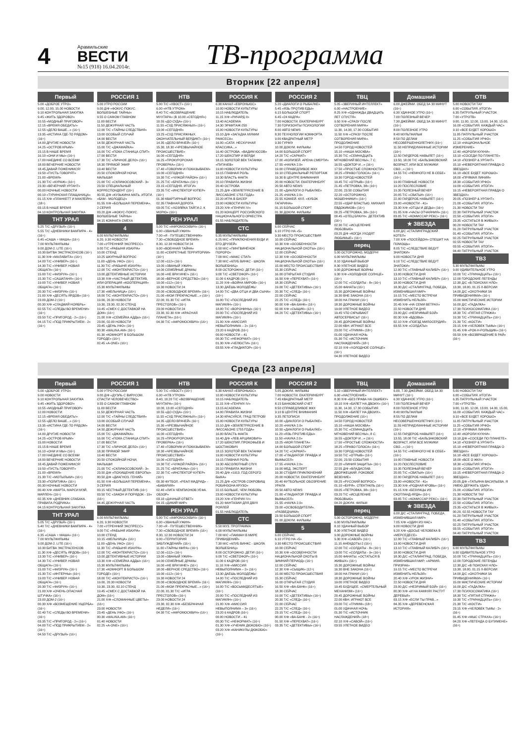4
Арамильские
ВЕСТИ
№15 (918) 16.04.2014г.
ТВ-программа
Вторник [22 апреля]
Первый
5.00 «ДОБРОЕ УТРО»
9.00, 12.00, 15.00 НОВОСТИ
9.10 КОНТРОЛЬНАЯ ЗАКУПКА
9.45 «ЖИТЬ ЗДОРОВО!»
10.55 «МОДНЫЙ ПРИГОВОР»
12.15 «ВРЕМЯ ОБЕДАТЬ!»
12.55 «ДЕЛО ВАШЕ...» (16+)
13.35 «ИСТИНА ГДЕ-ТО РЯДОМ» (16+)
14.00 ДРУГИЕ НОВОСТИ
14.25 «ОСТРОВ КРЫМ»
15.15 В НАШЕ ВРЕМЯ
16.10 «ОНИ И МЫ» (16+)
17.00 НАЕДИНЕ СО ВСЕМИ
18.00 ВЕЧЕРНИЕ НОВОСТИ
18.45 ДАВАЙ ПОЖЕНИМСЯ!
19.50 «ПУСТЬ ГОВОРЯТ»
21.00 «ВРЕМЯ»
21.30 Т/С «КУРАЖ» (16+)
23.30 «ВЕЧЕРНИЙ УРГАНТ»
00.00 НОЧНЫЕ НОВОСТИ
00.10 «ТУРИНСКАЯ ПЛАЩАНИЦА»
01.15 Х/Ф «ПЛАНКЕТТ И МАКЛЕЙН» (18+)
03.15 В НАШЕ ВРЕМЯ
04.10 КОНТРОЛЬНАЯ ЗАКУПКА
ТНТ УРАЛ
5.25 Т/С «ДРУЗЬЯ» (16+)
5.55 Т/С «ДНЕВНИКИ ВАМПИРА - 4» (16+)
6.45 «САША + МАША» (16+)
7.00 МУЛЬТФИЛЬМЫ
9.00 ДОМ-2. LITE (16+)
10.30 БИТВА ЭКСТРАСЕНСОВ (16+)
11.30 Х/Ф «МАЛАВИТА» (16+)
14.00 Т/С «УНИВЕР» (16+)
14.30 Т/С «УНИВЕР. НОВАЯ ОБЩАГА» (16+)
15.00 Т/С «ФИЗРУК» (16+)
15.30 Т/С «САШАТАНЯ» (16+)
19.00 Т/С «УНИВЕР. НОВАЯ ОБЩАГА» (16+)
20.30 Т/С «ФИЗРУК» (16+)
21.00 Х/Ф «ДЕСЯТЬ ЯРДОВ» (16+)
23.00 ДОМ-2 (16+)
00.30 Х/Ф «СЛАДКИЙ НОЯБРЬ»
02.55 Т/С «СЛЕДЫ ВО ВРЕМЕНИ» (16+)
03.50 Т/С «ПРИГОРОД - 2» (16+)
04.15 Т/С «ПОД ПРИКРЫТИЕМ - 2» (16+)
РОССИЯ 1
5.00 УТРО РОССИИ
9.00 Д/Ф «ФОКУС-ПОКУС. ВОЛШЕБНЫЕ ТАЙНЫ»
9.55 О САМОМ ГЛАВНОМ
11.00 ВЕСТИ
11.50 ДЕЖУРНАЯ ЧАСТЬ
12.00 Т/С «ТАЙНЫ СЛЕДСТВИЯ»
13.00 ОСОБЫЙ СЛУЧАЙ
14.00 ВЕСТИ
14.50 ДЕЖУРНАЯ ЧАСТЬ
15.00 Т/С «ДЖАМАЙКА»
16.00 Т/С «ПОКА СТАНИЦА СПИТ»
17.00 ВЕСТИ
17.30 Т/С «ЛИЧНОЕ ДЕЛО» (16+)
18.30 ПРЯМОЙ ЭФИР
19.40 ВЕСТИ
20.50 СПОКОЙНОЙ НОЧИ, МАЛЫШИ!
21.00 Т/С «СКЛИФОСОВСКИЙ - 3»
23.50 СПЕЦИАЛЬНЫЙ КОРРЕСПОНДЕНТ (16+)
00.55 Д/Ф «КУЗЬКИНА МАТЬ. ИТОГИ. «БАМ - МОЛОДЕЦ!»
01.55 Х/Ф «БОЛЬШАЯ ПЕРЕМЕНА», 2 СЕРИЯ
03.20 Д/Ф «ФОКУС-ПОКУС. ВОЛШЕБНЫЕ ТАЙНЫ»
04.15 КОМНАТА СМЕХА
4
6.00 МУЛЬТФИЛЬМЫ
6.20, 9.30 НОВОСТИ
7.00 «УТРЕННИЙ ЭКСПРЕСС»
9.00 Т/С «РАБЫНЯ ИЗАУРА»
10.00 СТЕНД
10.25 ШКУРНЫЙ ВОПРОС
11.00 «ДЕНЬ УФО» (16+)
11.30 Т/С «РАБЫНЯ ИЗАУРА»
12.00 Т/С «МОНТЕКРИСТО» (16+)
13.00 ДЕТЕКТИВНЫЕ ИСТОРИИ
13.30 Х/Ф «ЧАСТНЫЙ ДЕТЕКТИВ, ИЛИ ОПЕРАЦИЯ «КООПЕРАЦИЯ»
15.30 МУЛЬТФИЛЬМЫ
17.30 «МЕЛЬНИЦА» (16+)
18.00 Т/С «МОНТЕКРИСТО» (16+)
19.00, 20.30 НОВОСТИ
19.30, 23.30, 02.30 СТЕНД
19.45 «СМЕХ С ДОСТАВКОЙ НА ДОМ» (16+)
21.00 Х/Ф «СЕМЕЙКА АДДЫ» (16+)
23.00, 02.00 НОВОСТИ
23.45 «ДЕНЬ УФО» (16+)
00.30 «MALINA.AM» (16+)
01.30 «КОМФОРТ В БОЛЬШОМ ГОРОДЕ» (16+)
02.45 «A-ONE» (16+)
НТВ
5.00 Т/С «ХВОСТ» (16+)
6.00 «НТВ УТРОМ»
8.40 Т/С «ВОЗВРАЩЕНИЕ МУХТАРА» (В 10.00 «СЕГОДНЯ»)
10.55 «ДО СУДА» (16+)
11.55 «СУД ПРИСЯЖНЫХ» (16+)
13.00 «СЕГОДНЯ»
13.25 «СУД ПРИСЯЖНЫХ. ОКОНЧАТЕЛЬНЫЙ ВЕРДИКТ» (16+)
14.35 «ДЕЛО ВРАЧЕЙ» (16+)
15.30, 18.30 «ЧРЕЗВЫЧАЙНОЕ ПРОИСШЕСТВИЕ»
16.00 «СЕГОДНЯ»
16.25 «ПРОКУРОРСКАЯ ПРОВЕРКА» (16+)
17.40 «ГОВОРИМ И ПОКАЗЫВАЕМ»
19.00 «СЕГОДНЯ»
19.30 Т/С «ЧУЖОЙ РАЙОН» (16+)
21.25 Т/С «БРАТАНЫ» (16+)
23.15 «СЕГОДНЯ. ИТОГИ»
23.35 Т/С «ИНСПЕКТОР КУПЕР» (16+)
01.30 КВАРТИРНЫЙ ВОПРОС
02.35 ГЛАВНАЯ ДОРОГА
03.05 Т/С «ХОЗЯЙКА ТАЙГИ-2. К МОРЮ» (16+)
РЕН УРАЛ
5.00 Т/С «АФРОМОСКВИЧ» (16+)
6.00 «ЗВАНЫЙ УЖИН»
7.00 «Я - ПУТЕШЕСТВЕННИК»
7.30 «СВОБОДНОЕ ВРЕМЯ»
8.30, 12.30 НОВОСТИ 24
9.00 «ВОЕННАЯ ТАЙНА»
11.00 «СЕКРЕТНЫЕ ТЕРРИТОРИИ» (16+)
12.00 «112» (16+)
13.00 «ЗВАНЫЙ УЖИН»
14.00 СЕМЕЙНЫЕ ДРАМЫ
16.00 «НЕ ВРИ МНЕ!» (16+)
18.00 «ВЕРНОЕ СРЕДСТВО» (16+)
19.00 «112» (16+)
19.30 НОВОСТИ 24
20.00 «СВОБОДНОЕ ВРЕМЯ» (16+)
21.00 «МОИ ПРЕКРАСНЫЕ...» (16+)
22.00, 01.30 Т/С «ИГРА ПРЕСТОЛОВ» (16+)
23.00 НОВОСТИ 24
23.30, 02.30 Х/Ф «КРАСНАЯ ПЛАНЕТА» (16+)
04.30 Т/С «АФРОМОСКВИЧ» (16+)
РОССИЯ К
6.30 КАНАЛ «ЕВРОНЬЮС»
10.00 НОВОСТИ КУЛЬТУРЫ
10.15 НАБЛЮДАТЕЛЬ
11.15 Х/Ф «РИЧАРД II»
13.40 ACADEMIA
14.30 ЭРМИТАЖ-250
15.00 НОВОСТИ КУЛЬТУРЫ
15.10 Д/Ф «ЗАГАДКА МУМИИ РАМСЕСА»
16.00 «САТИ. НЕСКУЧНАЯ КЛАССИКА...»
16.40 ОСТРОВА. «ВАДИМ ЮСОВ»
17.20 ШЕКСПИР И ВЕРДИ
18.15 ЗОЛОТОЙ ВЕК ТАГАНКИ. «ПУГАЧЕВ»
19.00 НОВОСТИ КУЛЬТУРЫ
19.15 ГЛАВНАЯ РОЛЬ
19.30 ВЛАСТЬ ФАКТА
20.10 ПРАВИЛА ЖИЗНИ
20.40 ОСТРОВА
21.25 Д/Ф «ЗЕМЛЕТРЯСЕНИЕ В ЛИССАБОНЕ 1755 ГОДА»
22.20 ИГРА В БИСЕР
23.00 НОВОСТИ КУЛЬТУРЫ
23.20 Х/Ф «ГЕНРИХ IV»
01.20 КОНЦЕРТ РОССИЙСКОГО НАЦИОНАЛЬНОГО ОРКЕСТРА
01.55 НАБЛЮДАТЕЛЬ
СТС
5.35 МУЛЬТФИЛЬМЫ
6.25 М/С «ПРИКЛЮЧЕНИЯ ВУДИ И ЕГО ДРУЗЕЙ»
6.50 М/С «ПИНГВИНЁНОК ПОРОРО»
7.00 М/С «МАКС СТИЛ»
7.30 М/С «КЛУБ ВИНКС - ШКОЛА ВОЛШЕБНИЦ»
8.00 ОСТОРОЖНО: ДЕТИ! (16+)
9.00 Т/С «СВЕТОФОР» (16+)
11.00 6 КАДРОВ (16+)
11.20 Х/Ф «ВОЙНА МИРОВ» (16+)
13.30 ДАЁШЬ МОЛОДЁЖЬ!
14.00 Т/С «ДВА ОТЦА И ДВА СЫНА» (16+)
16.00 Т/С «ПОСЛЕДНИЙ ИЗ МАГИКЯН» (16+)
18.00 Т/С «ВОРОНИНЫ» (16+)
20.00 Т/С «ПОСЛЕДНИЙ ИЗ МАГИКЯН» (16+)
21.00 Х/Ф «МИССИЯ НЕВЫПОЛНИМА – 2» (16+)
23.20 6 КАДРОВ (16+)
00.00 НОВОСТИ – 41
00.30 Т/С «НЕФОРМАТ» (16+)
01.30 Х/Ф «ЧЕЛЮСТИ» (16+)
03.55 Х/Ф «ГЛАДИАТОР» (16+)
РОССИЯ 2
5.20 «ДИАЛОГИ О РЫБАЛКЕ»
5.45 «ЯЗЬ ПРОТИВ ЕДЫ»
6.15 БОЛЬШОЙ СПОРТ
6.45 «24 КАДРА»
7.00 НОВОСТИ. ЕКАТЕРИНБУРГ
7.30 ГОРИЗОНТЫ ПСИХОЛОГИИ
8.00 АВТО NEWS
8.30 ТЕХНОЛОГИИ КОМФОРТА
9.00 КВАДРАТНЫЙ МЕТР
9.30 ГУРМЭ
10.00 ДОКУМ. ФИЛЬМЫ
14.00 БОЛЬШОЙ СПОРТ
14.20 Т/С «САРМАТ»
17.00 «КОЛИЗЕЙ. АРЕНА СМЕРТИ»
17.55 «НАУКА 2.0»
19.00 СПРАВЕДЛИВОЕ ЖКХ
19.10 СПЕЦИАЛЬНЫЙ РЕПОРТАЖ
19.30 В ЦЕНТРЕ ВНИМАНИЯ
20.00 НОВОСТИ. ЕКАТЕРИНБУРГ
20.50 АВТО NEWS
21.00 «ДИАЛОГИ О РЫБАЛКЕ»
21.25 «НАУКА 2.0»
22.55 ХОККЕЙ. КХЛ. «КУБОК ГАГАРИНА»
01.15 БОЛЬШОЙ СПОРТ
01.30 ДОКУМ. ФИЛЬМЫ
5
6.00 СЕЙЧАС
6.10 УТРО НА «5»
9.30 МЕСТО ПРОИСШЕСТВИЯ
10.00 СЕЙЧАС
10.30 Х/Ф «ОСОБЕННОСТИ НАЦИОНАЛЬНОЙ ОХОТЫ» (16+)
12.00 СЕЙЧАС
12.30 Х/Ф «ОСОБЕННОСТИ НАЦИОНАЛЬНОЙ ОХОТЫ» (16+)
15.00 МЕСТО ПРОИСШЕСТВИЯ
15.30 СЕЙЧАС
16.00 ОТКРЫТАЯ СТУДИЯ
16.50 Х/Ф «ПЕРЕХВАТ» (16+)
18.30 СЕЙЧАС
19.00 Т/С «ДЕТЕКТИВЫ» (16+)
20.30 Т/С «СЛЕД» (16+)
22.00 СЕЙЧАС
22.25 Т/С «СЛЕД» (16+)
00.00 Х/Ф «ВА-БАНК» (16+)
02.00 Х/Ф «СЫЩИК» (12+)
04.20 Т/С «ДЕТЕКТИВЫ» (16+)
ТВЦ
5.05 «ЗВЕРИНЫЙ ИНТЕЛЛЕКТ»
6.00 «НАСТРОЕНИЕ»
8.25 Х/Ф «ОДНАЖДЫ ДВАДЦАТЬ ЛЕТ СПУСТЯ»
9.50 Х/Ф «СРАЗУ ПОСЛЕ СОТВОРЕНИЯ МИРА»
11.30, 14.30, 17.30 СОБЫТИЯ
11.50 Х/Ф «СРАЗУ ПОСЛЕ СОТВОРЕНИЯ МИРА». ПРОДОЛЖЕНИЕ
14.50 ГОРОД НОВОСТЕЙ
15.10 «НАША МОСКВА»
15.30 Т/С «СЕМНАДЦАТЬ МГНОВЕНИЙ ВЕСНЫ», 7 С.
16.55 «ДОКТОР И...» (16+)
17.50 «ПРОСТЫЕ СЛОЖНОСТИ»
18.25 «ПРАВО ГОЛОСА» (16+)
19.30 ГОРОД НОВОСТЕЙ
19.45 Т/С «ОТРЫВ» (16+)
21.45 «ПЕТРОВКА, 38» (16+)
22.00, 23.50 СОБЫТИЯ
22.20 «ОСТОРОЖНО, МОШЕННИКИ!» (16+)
22.55 «УДАР ВЛАСТЬЮ. МИХАИЛ ЕВДОКИМОВ» (16+)
00.25 «ПЕТРОВКА, 38» (16+)
00.45 «ОТЕЦ БРАУН». ДЕТЕКТИВ (16+)
02.30 Т/С «ИСЦЕЛЕНИЕ ЛЮБОВЬЮ»
03.25 Д/Ф «КОГДА УХОДЯТ ЛЮБИМЫЕ» (16+)
перец
5.00 ОСТОРОЖНО, МОДЕРН!
6.00 МУЛЬТФИЛЬМЫ
8.10 УДАЧНЫЙ ВЫБОР
8.30 УЛЕТНОЕ ВИДЕО
9.00 ДОРОЖНЫЕ ВОЙНЫ
9.30 Х/Ф «ХОЛОДНОЕ СОЛНЦЕ» (16+)
12.00 Т/С «СОЛДАТЫ - 8» (16+)
15.00 ФАНАТЫ (16+)
15.30 ДОРОЖНЫЕ ВОЙНЫ
16.30 ВНЕ ЗАКОНА (16+)
18.00 НА ГРАНИ! (16+)
18.30 ДОРОЖНЫЕ ВОЙНЫ
19.00 УЛЕТНОЕ ВИДЕО
19.45 ЧТО СКРЫВАЮТ АВТОСЕРВИСЫ? (16+)
20.45 ДОРОЖНЫЕ ВОЙНЫ
22.00 КВН. ИГРАЮТ ВСЕ
23.00 Т/С «ГРИММ» (18+)
01.00 УДАЧНАЯ НОЧЬ
01.30 Т/С «ИСТОЧНИК НАСЛАЖДЕНИЙ» (18+)
02.10 Х/Ф «ХОЛОДНОЕ СОЛНЦЕ» (16+)
04.30 УЛЕТНОЕ ВИДЕО
Домашний
6.00 ДЖЕЙМИ. ОБЕД ЗА 30 МИНУТ (16+)
6.30 УДАЧНОЕ УТРО (16+)
7.00 ПОЛЕЗНЫЙ ВЕЧЕР
7.30 ДЖЕЙМИ. ОБЕД ЗА 30 МИНУТ (16+)
8.00 ПОЛЕЗНОЕ УТРО
8.40 МУЛЬТФИЛЬМ
8.50 ПО ДЕЛАМ НЕСОВЕРШЕННОЛЕТНИХ (16+)
11.50 НЕПРИДУМАННЫЕ ИСТОРИИ (16+)
12.50 ГАРДЕРОБ НАВЫЛЕТ (16+)
13.50, 18.00 Т/С «БАЛЬЗАКОВСКИЙ ВОЗРАСТ, ИЛИ ВСЕ МУЖИКИ СВО...» (16+)
14.55 Т/С «НЕМНОГО НЕ В СЕБЕ» (16+)
19.00 ГЛАВНЫЕ НОВОСТИ
19.20 ПОСЛЕСЛОВИЕ
19.35 ПОЛЕЗНЫЙ ВЕЧЕР
20.05 Т/С «СВАТЬИ» (16+)
22.00 ГАРДЕРОБ НАВЫЛЕТ (16+)
23.00 «НОВОСТИ - 41»
23.30 Х/Ф «ОТЦЫ И ДЕДЫ» (16+)
01.05 Х/Ф «ЧАСЫ ОТЧАЯНИЯ» (16+)
03.05 Т/С «КОМИССАР РЕКС» (16+)
★ ЗВЕЗДА
6.00 Д/С «СТАЛИНГРАДСКИЙ КОТЕЛ»
7.00 Х/Ф «ПОСЕЙДОН» СПЕШИТ НА ПОМОЩЬ»
8.05 Т/С «СЛЕДСТВИЕ ВЕДУТ ЗНАТОКИ»
9.00 НОВОСТИ ДНЯ
9.10 Т/С «СЛЕДСТВИЕ ВЕДУТ ЗНАТОКИ»
12.00 Т/С «ГЛАВНЫЙ КАЛИБР» (16+)
13.00 НОВОСТИ ДНЯ
13.10 Т/С «ГЛАВНЫЙ КАЛИБР» (16+)
18.00 НОВОСТИ ДНЯ
18.30 Д/С «СТАЛИНГРАД. ПОБЕДА, ИЗМЕНИВШАЯ МИР»
19.15 Т/С «МЕСТО ВСТРЕЧИ ИЗМЕНИТЬ НЕЛЬЗЯ»
20.45 Х/Ф «НА СЕМИ ВЕТРАХ»
22.50 НОВОСТИ ДНЯ
23.00 Д/С «НЕЗРИМЫЙ БОЙ»
00.30 Х/Ф «ВДОВЫ»
02.10 Х/Ф «ПОЕЗД МИЛОСЕРДИЯ»
03.55 Х/Ф «СОЛДАТЫ»
ОТВ
5.00 НОВОСТИ ТАУ
6.00 «СОБЫТИЯ. ИТОГИ»
6.35 ПАТРУЛЬНЫЙ УЧАСТОК
7.00 «УТРОТВ»
9.00, 11.00, 12.00, 13.00, 14.00, 15.00, 16.00 «СОБЫТИЯ. КАЖДЫЙ ЧАС»
9.10 «ВСЕ БУДЕТ ХОРОШО»
11.05 ПАТРУЛЬНЫЙ УЧАСТОК
11.25 «СОБЫТИЯ УРФО»
12.10 «НАЦИОНАЛЬНОЕ ИЗМЕРЕНИЕ»
12.40 «КОРОЛИ КУХНИ»
13.10 «СОСЕДИ ПО ПЛАНЕТЕ»
14.10 «ПОЗНЕР & УРГАНТ»
15.10 «НЕВЕРОЯТНАЯ ПРАВДА О ЗВЕЗДАХ»
16.10 «ВСЕ БУДЕТ ХОРОШО»
18.00 «ПРЯМАЯ ЛИНИЯ»
18.30 «СОБЫТИЯ УРФО»
19.00 «СОБЫТИЯ. ИТОГИ»
19.15 «НЕВЕРОЯТНАЯ ПРАВДА О ЗВЕЗДАХ»
20.05 «ПОЗНЕР & УРГАНТ»
21.00 «СОБЫТИЯ. ИТОГИ»
21.30 НОВОСТИ ТАУ
22.30 ПАТРУЛЬНЫЙ УЧАСТОК
22.50 «СОБЫТИЯ. ИТОГИ»
23.35 «ОСТАТЬСЯ В ЖИВЫХ»
00.20 НОВОСТИ ТАУ
01.20 ПАТРУЛЬНЫЙ УЧАСТОК
01.40 «СОБЫТИЯ. ИТОГИ»
02.25 ПАТРУЛЬНЫЙ УЧАСТОК
02.55 НОВОСТИ ТАУ
03.55 «СОБЫТИЯ. ИТОГИ»
04.40 ПАТРУЛЬНЫЙ УЧАСТОК
ТВ3
5.30 МУЛЬТФИЛЬМЫ
9.00 УДИВИТЕЛЬНОЕ УТРО
10.00 Т/С «ТРИНАДЦАТЬ» (16+)
12.00 ГОРОДСКИЕ ЛЕГЕНДЫ
12.30 Д/С «В ПОИСКАХ НЛО»
13.30, 18.00, 01.15 Х-ВЕРСИИ
14.00 Д/С «ОХОТНИКИ ЗА ПРИВИДЕНИЯМИ» (16+)
15.00 МИСТИЧЕСКИЕ ИСТОРИИ
16.00 Д/С «ГАДАЛКА»
17.30 ПСИХОСОМАТИКА (16+)
18.30 Т/С «ПЯТАЯ СТРАЖА»
19.30 Т/С «ТРИНАДЦАТЬ» (16+)
21.30 Т/С «КОСТИ»
23.15 Х/Ф «ЧЕЛОВЕК ТЬМЫ» (16+)
01.45 Х/Ф «РОК-Н-РОЛЬЩИК» (16+)
03.50 Х/Ф «ВОЗВРАЩЕНИЕ В РАЙ» (16+)
Среда [23 апреля]
Первый
5.00 «ДОБРОЕ УТРО»
9.00 НОВОСТИ
9.10 КОНТРОЛЬНАЯ ЗАКУПКА
9.45 «ЖИТЬ ЗДОРОВО!»
10.55 «МОДНЫЙ ПРИГОВОР»
12.00 НОВОСТИ
12.15 «ВРЕМЯ ОБЕДАТЬ!»
12.55 «ДЕЛО ВАШЕ...» (16+)
13.35 «ИСТИНА ГДЕ-ТО РЯДОМ» (16+)
14.00 ДРУГИЕ НОВОСТИ
14.25 «ОСТРОВ КРЫМ»
15.00 НОВОСТИ
15.15 В НАШЕ ВРЕМЯ
16.10 «ОНИ И МЫ» (16+)
17.00 НАЕДИНЕ СО ВСЕМИ
18.00 ВЕЧЕРНИЕ НОВОСТИ
18.45 ДАВАЙ ПОЖЕНИМСЯ!
19.50 «ПУСТЬ ГОВОРЯТ»
21.00 «ВРЕМЯ»
21.30 Т/С «МОТЫЛЬКИ» (16+)
23.30 «ПОЛИТИКА» (16+)
00.30 НОЧНЫЕ НОВОСТИ
00.40 Х/Ф «МАРТА, МАРСИ МЭЙ, МАРЛЕН» (16+)
02.35 Х/Ф «ДНЕВНИК СЛАБАКА. ПРАВИЛА РОДРИКА»
04.15 КОНТРОЛЬНАЯ ЗАКУПКА
ТНТ УРАЛ
5.05 Т/С «ДРУЗЬЯ» (16+)
5.40 Т/С «ДНЕВНИКИ ВАМПИРА - 4» (16+)
6.35 «САША + МАША» (16+)
7.00 МУЛЬТФИЛЬМЫ
9.00 ДОМ-2. LITE (16+)
10.30 БИТВА ЭКСТРАСЕНСОВ
11.30 Х/Ф «ДЕСЯТЬ ЯРДОВ» (16+)
13.30 Т/С «УНИВЕР» (16+)
14.30 Т/С «УНИВЕР. НОВАЯ ОБЩАГА» (16+)
15.00 Т/С «ФИЗРУК» (16+)
15.30 Т/С «ИНТЕРНЫ» (16+)
19.00 Т/С «УНИВЕР. НОВАЯ ОБЩАГА» (16+)
20.30 Т/С «ФИЗРУК» (16+)
21.00 Х/Ф «ОЧЕНЬ ОПАСНАЯ ШТУЧКА» (16+)
23.00 ДОМ-2 (16+)
00.30 Х/Ф «ВОЗМЕЩЕНИЕ УЩЕРБА» (16+)
02.40 Т/С «СЛЕДЫ ВО ВРЕМЕНИ» (16+)
03.35 Т/С «ПРИГОРОД - 2» (16+)
04.00 Т/С «ПОД ПРИКРЫТИЕМ - 2» (16+)
04.50 Т/С «ДРУЗЬЯ» (16+)
РОССИЯ 1
5.00 УТРО РОССИИ
9.00 Д/Ф «ДУЭЛЬ С ВИРУСОМ. СПАСТИ ЧЕЛОВЕЧЕСТВО»
9.55 О САМОМ ГЛАВНОМ
11.00 ВЕСТИ
11.50 ДЕЖУРНАЯ ЧАСТЬ
12.00 Т/С «ТАЙНЫ СЛЕДСТВИЯ»
13.00 ОСОБЫЙ СЛУЧАЙ
14.00 ВЕСТИ
14.50 ДЕЖУРНАЯ ЧАСТЬ
15.00 Т/С «ДЖАМАЙКА»
16.00 Т/С «ПОКА СТАНИЦА СПИТ»
17.00 ВЕСТИ
17.30 Т/С «ЛИЧНОЕ ДЕЛО» (16+)
18.30 ПРЯМОЙ ЭФИР
19.40 ВЕСТИ
20.50 СПОКОЙНОЙ НОЧИ, МАЛЫШИ!
21.00 Т/С «СКЛИФОСОВСКИЙ - 3»
23.50 Д/Ф «ПОХИЩЕНИЕ ЕВРОПЫ»
00.50 Д/Ф «ДИАГНОЗ. ГЕНИЙ»
01.50 Х/Ф «БОЛЬШАЯ ПЕРЕМЕНА», 3 СЕРИЯ
03.15 ЧЕСТНЫЙ ДЕТЕКТИВ (16+)
03.50 Т/С «ЗАКОН И ПОРЯДОК - 19» (16+)
04.45 ДЕЖУРНАЯ ЧАСТЬ
4
6.00 МУЛЬТФИЛЬМЫ
6.20, 9.30 НОВОСТИ
7.00 «УТРЕННИЙ ЭКСПРЕСС»
9.00 Т/С «РАБЫНЯ ИЗАУРА»
10.00 СТЕНД
10.15 «МЕЛЬНИЦА» (16+)
11.00 «ДЕНЬ УФО» (16+)
11.30 Т/С «РАБЫНЯ ИЗАУРА»
12.00 Т/С «МОНТЕКРИСТО» (16+)
13.00 ДЕТЕКТИВНЫЕ ИСТОРИИ
13.30 Х/Ф «СЕМЕЙКА АДДЫ» (16+)
15.30 МУЛЬТФИЛЬМЫ
17.30 «КОМФОРТ В БОЛЬШОМ ГОРОДЕ» (16+)
18.00 Т/С «МОНТЕКРИСТО» (16+)
19.00, 20.30 НОВОСТИ
19.30, 23.30, 02.10 СТЕНД
19.45 «СМЕХ С ДОСТАВКОЙ НА ДОМ» (16+)
21.00 Х/Ф «СЛОМАННЫЕ ЦВЕТЫ» (16+)
23.00 НОВОСТИ
23.45 «ДЕНЬ УФО» (16+)
00.30 «MALINA.AM» (16+)
01.40 НОВОСТИ
02.25 «A-ONE» (16+)
НТВ
5.00 Т/С «ХВОСТ» (16+)
6.00 «НТВ УТРОМ»
8.40, 10.20 Т/С «ВОЗВРАЩЕНИЕ МУХТАРА» (16+)
10.00, 13.00 «СЕГОДНЯ»
10.55 «ДО СУДА» (16+)
11.55 «СУД ПРИСЯЖНЫХ» (16+)
14.35 «ДЕЛО ВРАЧЕЙ» (16+)
15.30 «ЧРЕЗВЫЧАЙНОЕ ПРОИСШЕСТВИЕ»
16.00 «СЕГОДНЯ»
16.25 «ПРОКУРОРСКАЯ ПРОВЕРКА» (16+)
17.40 «ГОВОРИМ И ПОКАЗЫВАЕМ»
18.30 «ЧРЕЗВЫЧАЙНОЕ ПРОИСШЕСТВИЕ»
19.00 «СЕГОДНЯ»
19.30 Т/С «ЧУЖОЙ РАЙОН» (16+)
21.25 Т/С «БРАТАНЫ» (16+)
22.30 Т/С «ИНСПЕКТОР КУПЕР» (16+)
00.30 ФУТБОЛ. «РЕАЛ МАДРИД» - «БАВАРИЯ»
02.40 «ЛИГА ЧЕМПИОНОВ УЕФА. ОБЗОР»
03.10 «ДАЧНЫЙ ОТВЕТ»
04.15 «ДИКИЙ МИР»
РЕН УРАЛ
5.00 Т/С «АФРОМОСКВИЧ» (16+)
6.00 «ЗВАНЫЙ УЖИН»
7.00 «Я - ПУТЕШЕСТВЕННИК»
7.30 «СВОБОДНОЕ ВРЕМЯ» (16+)
8.30, 12.30 НОВОСТИ 24
9.00 «ТЕРРИТОРИЯ ЗАБЛУЖДЕНИЙ» (16+)
11.00 «ТАЙНЫ МИРА» (16+)
12.00 «112» (16+)
13.00 «ЗВАНЫЙ УЖИН»
14.00 СЕМЕЙНЫЕ ДРАМЫ
16.00 «НЕ ВРИ МНЕ!» (16+)
18.00 «ВЕРНОЕ СРЕДСТВО» (16+)
19.00 «112» (16+)
19.30 НОВОСТИ 24
20.00 «СВОБОДНОЕ ВРЕМЯ» (16+)
21.00 «МОИ ПРЕКРАСНЫЕ...» (16+)
22.00, 01.30 Т/С «ИГРА ПРЕСТОЛОВ» (16+)
23.00 НОВОСТИ 24
23.30, 02.30 Х/Ф «БЕЗБРАЧНАЯ НЕДЕЛЯ» (16+)
04.30 Т/С «АФРОМОСКВИЧ» (16+)
РОССИЯ К
6.30 КАНАЛ «ЕВРОНЬЮС»
10.00 НОВОСТИ КУЛЬТУРЫ
10.15 НАБЛЮДАТЕЛЬ
11.15 Х/Ф «ГЕНРИХ IV»
13.15 ACADEMIA
14.00 ПРАВИЛА ЖИЗНИ
14.30 КРАСУЙСЯ, ГРАД ПЕТРОВ!
15.00 НОВОСТИ КУЛЬТУРЫ
15.10 Д/Ф «ЗЕМЛЕТРЯСЕНИЕ В ЛИССАБОНЕ 1755 ГОДА»
16.00 ВЛАСТЬ ФАКТА
16.40 Д/Ф «ЛЕВ АРЦИМОВИЧ»
17.20 ШЕКСПИР, ПРОКОФЬЕВ И ШОСТАКОВИЧ
18.15 ЗОЛОТОЙ ВЕК ТАГАНКИ
19.00 НОВОСТИ КУЛЬТУРЫ
19.15 ГЛАВНАЯ РОЛЬ
19.30 АБСОЛЮТНЫЙ СЛУХ
20.10 ПРАВИЛА ЖИЗНИ
20.40 Д/Ф «1913. ГОД СЕРОГО БЫКА»
21.25 Д/Ф «ОСТРОВ СОКРОВИЩ РОБИНЗОНА КРУЗО»
22.15 БОЛЬШЕ, ЧЕМ ЛЮБОВЬ
23.00 НОВОСТИ КУЛЬТУРЫ
23.20 Х/Ф «ГЕНРИХ IV»
01.20 ФАНТАЗИИ ДЛЯ ДВУХ РОЯЛЕЙ
01.55 НАБЛЮДАТЕЛЬ
СТС
5.50 МУЗ. ПРОГРАММА
6.00 МУЛЬТФИЛЬМЫ
7.00 М/С «ПАКМАН В МИРЕ ПРИВИДЕНИЙ»
7.30 М/С «КЛУБ ВИНКС - ШКОЛА ВОЛШЕБНИЦ»
8.00 ОСТОРОЖНО: ДЕТИ! (16+)
9.00 Т/С «СВЕТОФОР» (16+)
11.00 6 КАДРОВ (16+)
11.10 Х/Ф «МИССИЯ НЕВЫПОЛНИМА – 2» (16+)
13.30 ДАЁШЬ МОЛОДЁЖЬ!
14.00 Т/С «ПОСЛЕДНИЙ ИЗ МАГИКЯН» (16+)
16.00 Т/С «ВОСЬМИДЕСЯТЫЕ» (16+)
20.00 Т/С «ПОСЛЕДНИЙ ИЗ МАГИКЯН» (16+)
21.00 Х/Ф «МИССИЯ НЕВЫПОЛНИМА – 3» (16+)
23.20 6 КАДРОВ (16+)
00.00 НОВОСТИ – 41
00.30 Т/С «НЕФОРМАТ» (16+)
01.30 Х/Ф «УЧЕНИК ДЮКОБЮ» (16+)
03.20 Х/Ф «КАНИКУЛЫ ДЮКОБЮ» (16+)
РОССИЯ 2
5.05 ДОКУМ. ФИЛЬМЫ
7.00 НОВОСТИ. ЕКАТЕРИНБУРГ
7.45 КВАДРАТНЫЙ МЕТР
8.15 БАНКОВСКИЙ СЧЕТ
8.50 СПРАВЕДЛИВОЕ ЖКХ
9.10 В ЦЕНТРЕ ВНИМАНИЯ
9.35 ЛЕТОПИСИ
10.00 «ДИАЛОГИ О РЫБАЛКЕ»
10.20 «НАУКА 2.0»
10.50 «ДИАЛОГИ О РЫБАЛКЕ»
11.20 «ЯЗЬ ПРОТИВ ЕДЫ»
11.50 «НАУКА 2.0»
13.25 «МОЯ ПЛАНЕТА»
14.00 БОЛЬШОЙ СПОРТ
14.20 Т/С «САРМАТ»
17.00 «ГЛАДИАТОР. ПРАВДА И ВЫМЫСЕЛ»
17.55 «НАУКА 2.0»
19.00 МЕД. ЭКСПЕРТ
19.30 СТУДИЯ ПРИКЛЮЧЕНИЙ
20.00 НОВОСТИ. ЕКАТЕРИНБУРГ
20.40 ФУТБОЛЬНОЕ ОБОЗРЕНИЕ УРАЛА
20.50 АВТО NEWS
21.00 «ГЛАДИАТОР. ПРАВДА И ВЫМЫСЕЛ»
21.55 «НАУКА 2.0»
23.00 «ОСВОБОДИТЕЛИ». «РАЗВЕДЧИКИ»
23.50 БОЛЬШОЙ СПОРТ
01.00 ДОКУМ. ФИЛЬМЫ
5
6.00 СЕЙЧАС
6.10 УТРО НА «5»
9.30 МЕСТО ПРОИСШЕСТВИЯ
10.00 СЕЙЧАС
10.30 Х/Ф «ОСОБЕННОСТИ НАЦИОНАЛЬНОЙ ОХОТЫ В ЗИМНИЙ ПЕРИОД» (16+)
12.00 СЕЙЧАС
12.30 Х/Ф «СЫЩИК» (12+)
15.00 МЕСТО ПРОИСШЕСТВИЯ
15.30 СЕЙЧАС
16.00 ОТКРЫТАЯ СТУДИЯ
16.50 Х/Ф «ВА-БАНК» (16+)
18.30 СЕЙЧАС
19.00 Т/С «ДЕТЕКТИВЫ» (16+)
20.30 Т/С «СЛЕД» (16+)
22.00 СЕЙЧАС
22.25 Т/С «СЛЕД» (16+)
23.15 Т/С «СЛЕД» (16+)
00.00 Х/Ф «ВА-БАНК - 2» (16+)
01.50 Х/Ф «ПЕРЕХВАТ» (16+)
03.35 Т/С «ДЕТЕКТИВЫ» (16+)
ТВЦ
5.10 «ЗВЕРИНЫЙ ИНТЕЛЛЕКТ»
6.00 «НАСТРОЕНИЕ»
8.30 Х/Ф «БЕЗ ПРАВА НА ОШИБКУ»
10.10 Х/Ф «БИЛЕТ НА ДВОИХ» (16+)
11.30, 14.30, 17.30 СОБЫТИЯ
11.50 Х/Ф «БИЛЕТ НА ДВОИХ». ПРОДОЛЖЕНИЕ (16+)
14.50 ГОРОД НОВОСТЕЙ
15.10 «НАША МОСКВА»
15.30 Т/С «СЕМНАДЦАТЬ МГНОВЕНИЙ ВЕСНЫ», 8 С.
16.55 «ДОКТОР И...» (16+)
17.50 «ПРОСТЫЕ СЛОЖНОСТИ»
18.25 «ПРАВО ГОЛОСА» (16+)
19.30 ГОРОД НОВОСТЕЙ
19.50 Т/С «ОТРЫВ» (16+)
22.00, 23.50 СОБЫТИЯ
22.20 «ЛИНИЯ ЗАЩИТЫ» (16+)
22.55 Д/Ф «ВЛАДИСЛАВ ДВОРЖЕЦКИЙ. РОКОВОЕ ВЕЗЕНИЕ»
00.25 «РУССКИЙ ВОПРОС»
01.10 «БУРЯ». СПЕКТАКЛЬ (16+)
03.05 «ПЕТРОВКА, 38» (16+)
03.20 Т/С «ИСЦЕЛЕНИЕ ЛЮБОВЬЮ»
04.20 ДОКУМ. ФИЛЬМ
перец
5.00 ОСТОРОЖНО, МОДЕРН!
6.00 МУЛЬТФИЛЬМЫ
8.10 УДАЧНЫЙ ВЫБОР
8.30 УЛЕТНОЕ ВИДЕО
9.00 ДОРОЖНЫЕ ВОЙНЫ
9.30 Х/Ф «САВОЙ» (16+)
11.15 АНЕКДОТЫ-2 (16+)
12.00 Т/С «СОЛДАТЫ - 8» (16+)
13.00 Т/С «СОЛДАТЫ - 9» (16+)
15.00 ФАНАТЫ. «ОСТАТЬСЯ В ЖИВЫХ» (16+)
15.30 ДОРОЖНЫЕ ВОЙНЫ
16.30 ВНЕ ЗАКОНА (16+)
18.00 НА ГРАНИ! (16+)
18.30 ДОРОЖНЫЕ ВОЙНЫ
19.00 УЛЕТНОЕ ВИДЕО
19.45 БУДУЩЕЕ. «СМЕРТЕЛЬНЫЙ МЕХАНИЗМ» (16+)
20.45 ДОРОЖНЫЕ ВОЙНЫ
22.00 КВН. ИГРАЮТ ВСЕ
23.00 Т/С «ГРИММ» (18+)
01.00 УДАЧНАЯ НОЧЬ
01.30 Т/С «ИСТОЧНИК НАСЛАЖДЕНИЙ» (18+)
02.10 Х/Ф «САВОЙ» (16+)
03.55 УЛЕТНОЕ ВИДЕО
Домашний
6.00, 7.30 ДЖЕЙМИ. ОБЕД ЗА 30 МИНУТ (16+)
6.30 УДАЧНОЕ УТРО (16+)
7.00 ПОЛЕЗНЫЙ ВЕЧЕР
8.00 ПОЛЕЗНОЕ УТРО
8.40 МУЛЬТФИЛЬМ
8.55 ПО ДЕЛАМ НЕСОВЕРШЕННОЛЕТНИХ (16+)
11.55 НЕПРИДУМАННЫЕ ИСТОРИИ (16+)
12.55 ГАРДЕРОБ НАВЫЛЕТ (16+)
13.55, 18.00 Т/С «БАЛЬЗАКОВСКИЙ ВОЗРАСТ, ИЛИ ВСЕ МУЖИКИ СВО...» (16+)
14.55 Т/С «НЕМНОГО НЕ В СЕБЕ» (16+)
19.00 ГЛАВНЫЕ НОВОСТИ
19.20 ПОСЛЕСЛОВИЕ
19.35 ПОЛЕЗНЫЙ ВЕЧЕР
20.05 Т/С «СВАТЬИ» (16+)
22.00 ГАРДЕРОБ НАВЫЛЕТ (16+)
23.00 «НОВОСТИ - 41»
23.30 Х/Ф «РОДНАЯ КРОВЬ» (16+)
01.15 Х/Ф «БЕЗУМЦЫ ИЗ СКОТЛАНД-ЯРДА» (16+)
03.05 Т/С «КОМИССАР РЕКС» (16+)
★ ЗВЕЗДА
6.00 Д/С «СТАЛИНГРАД. ПОБЕДА, ИЗМЕНИВШАЯ МИР»
7.05 Х/Ф «ОДИН ИЗ НАС»
9.00 НОВОСТИ ДНЯ
9.20 Х/Ф «ДОСЬЕ ЧЕЛОВЕКА В «МЕРСЕДЕСЕ»
12.00 Т/С «ГЛАВНЫЙ КАЛИБР» (16+)
13.00 НОВОСТИ ДНЯ
13.10 Т/С «ГЛАВНЫЙ КАЛИБР» (16+)
18.00 НОВОСТИ ДНЯ
18.30 Д/С «СТАЛИНГРАД. ПОБЕДА, ИЗМЕНИВШАЯ МИР: «АРМИЯ-ПРИЗРАК»
19.15 Т/С «МЕСТО ВСТРЕЧИ ИЗМЕНИТЬ НЕЛЬЗЯ»
20.40 Х/Ф «УРОК ЖИЗНИ»
22.50 НОВОСТИ ДНЯ
23.00 Д/С «НЕЗРИМЫЙ БОЙ» (16+)
00.30 Х/Ф «И НА КАМНЯХ РАСТУТ ДЕРЕВЬЯ»
03.15 Х/Ф «ЕСЛИ ТЫ ПРАВ...»
04.35 Х/Ф «ДЕРЕВЕНСКАЯ ИСТОРИЯ»
ОТВ
5.00 НОВОСТИ ТАУ
6.00 «СОБЫТИЯ. ИТОГИ»
6.35 ПАТРУЛЬНЫЙ УЧАСТОК
7.00 «УТРОТВ»
9.00, 11.00, 12.00, 13.00, 14.00, 15.00, 16.00 «СОБЫТИЯ. КАЖДЫЙ ЧАС»
9.10 «ВСЕ БУДЕТ ХОРОШО»
11.05 ПАТРУЛЬНЫЙ УЧАСТОК
11.25 «СОБЫТИЯ УРФО»
12.10 «ПРЯМАЯ ЛИНИЯ»
12.40 «КОРОЛИ КУХНИ»
13.10 Д/Ф «СОСЕДИ ПО ПЛАНЕТЕ»
14.10 «ПОЗНЕР & УРГАНТ»
15.10 «НЕВЕРОЯТНАЯ ПРАВДА О ЗВЕЗДАХ»
16.10 «ВСЕ БУДЕТ ХОРОШО»
18.00 «ВСЕ О ЖКХ»
18.30 «СОБЫТИЯ УРФО»
19.00 «СОБЫТИЯ. ИТОГИ»
19.15 «НЕВЕРОЯТНАЯ ПРАВДА О ЗВЕЗДАХ»
20.05 Д/Ф «ТАТЬЯНА ВАСИЛЬЕВА. Я УМЕЮ ДЕРЖАТЬ УДАР»
21.00 «СОБЫТИЯ. ИТОГИ»
21.30 НОВОСТИ ТАУ
22.30 ПАТРУЛЬНЫЙ УЧАСТОК
22.50 «СОБЫТИЯ. ИТОГИ»
23.35 «ОСТАТЬСЯ В ЖИВЫХ»
00.20, 02.55 НОВОСТИ ТАУ
01.20 ПАТРУЛЬНЫЙ УЧАСТОК
01.40 «СОБЫТИЯ. ИТОГИ»
02.25 ПАТРУЛЬНЫЙ УЧАСТОК
03.55 «СОБЫТИЯ. ИТОГИ»
04.40 ПАТРУЛЬНЫЙ УЧАСТОК
ТВ3
6.00 МУЛЬТФИЛЬМЫ
9.00 УДИВИТЕЛЬНОЕ УТРО
10.00 Т/С «ТРИНАДЦАТЬ» (16+)
12.00 ГОРОДСКИЕ ЛЕГЕНДЫ
12.30 Д/С «В ПОИСКАХ НЛО»
13.30, 18.00, 01.15 Х-ВЕРСИИ
14.00 Д/С «ОХОТНИКИ ЗА ПРИВИДЕНИЯМИ» (16+)
15.00 МИСТИЧЕСКИЕ ИСТОРИИ
16.00 Д/С «ГАДАЛКА»
17.30 ПСИХОСОМАТИКА (16+)
18.30 Т/С «ПЯТАЯ СТРАЖА»
19.30 Т/С «ТРИНАДЦАТЬ» (16+)
21.30 Т/С «КОСТИ»
23.15 Х/Ф «ЧЕЛОВЕК ТЬМЫ - 2» (16+)
01.45 Х/Ф «МЫС СТРАХА» (16+)
04.20 Х/Ф «ЛЕГЕНДА О БУГИМЕНЕ» (16+)